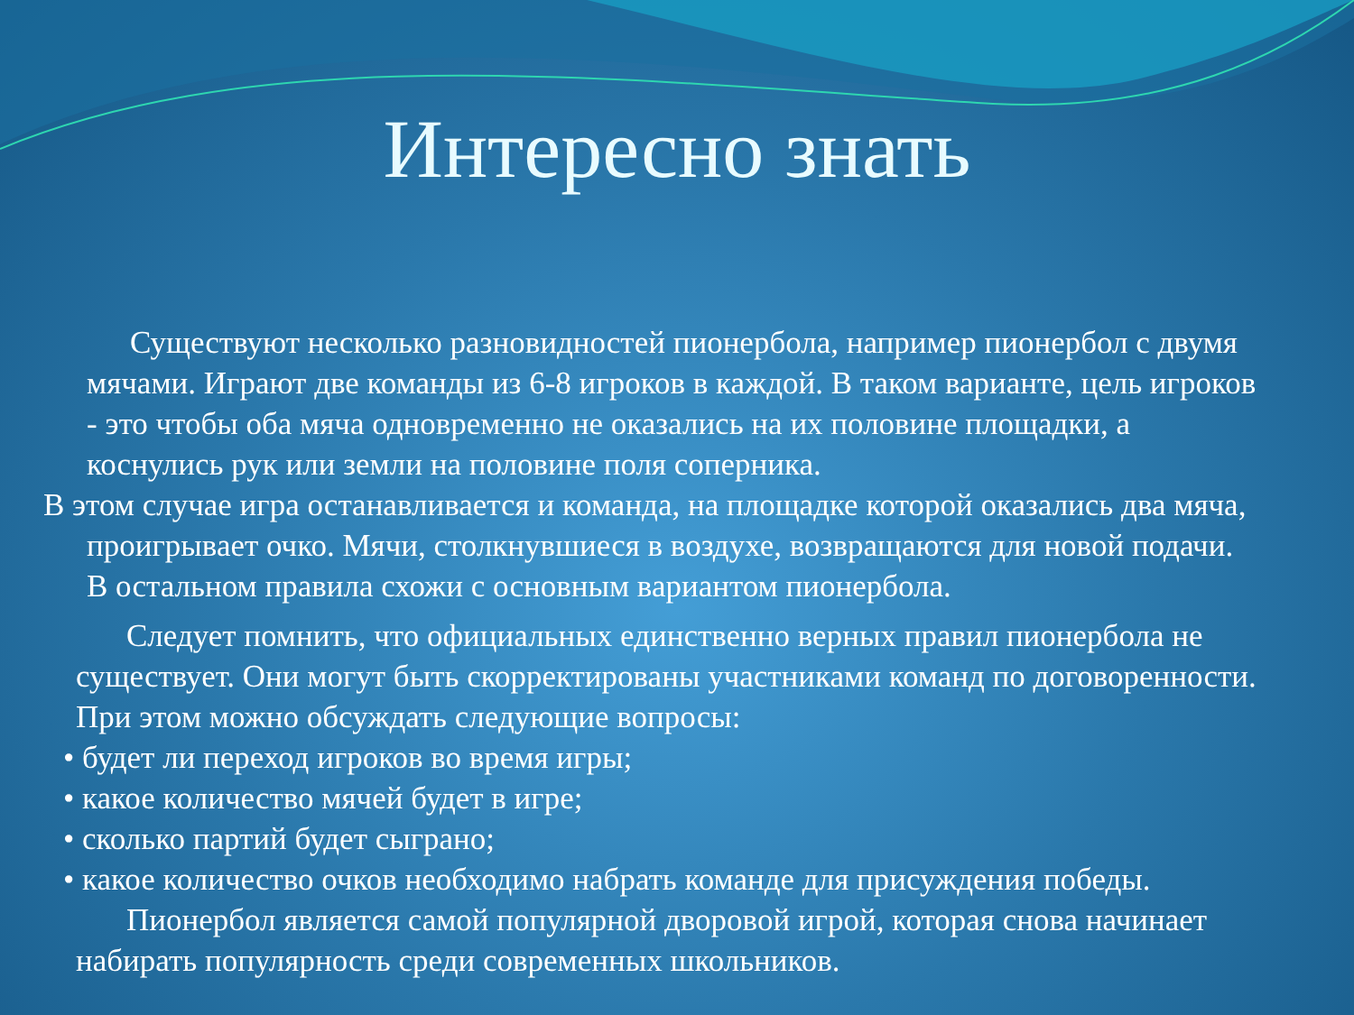Интересно знать
Существуют несколько разновидностей пионербола, например пионербол с двумя мячами. Играют две команды из 6-8 игроков в каждой. В таком варианте, цель игроков - это чтобы оба мяча одновременно не оказались на их половине площадки, а коснулись рук или земли на половине поля соперника.
В этом случае игра останавливается и команда, на площадке которой оказались два мяча, проигрывает очко. Мячи, столкнувшиеся в воздухе, возвращаются для новой подачи. В остальном правила схожи с основным вариантом пионербола.
Следует помнить, что официальных единственно верных правил пионербола не существует. Они могут быть скорректированы участниками команд по договоренности. При этом можно обсуждать следующие вопросы:
• будет ли переход игроков во время игры;
• какое количество мячей будет в игре;
• сколько партий будет сыграно;
• какое количество очков необходимо набрать команде для присуждения победы.
Пионербол является самой популярной дворовой игрой, которая снова начинает набирать популярность среди современных школьников.